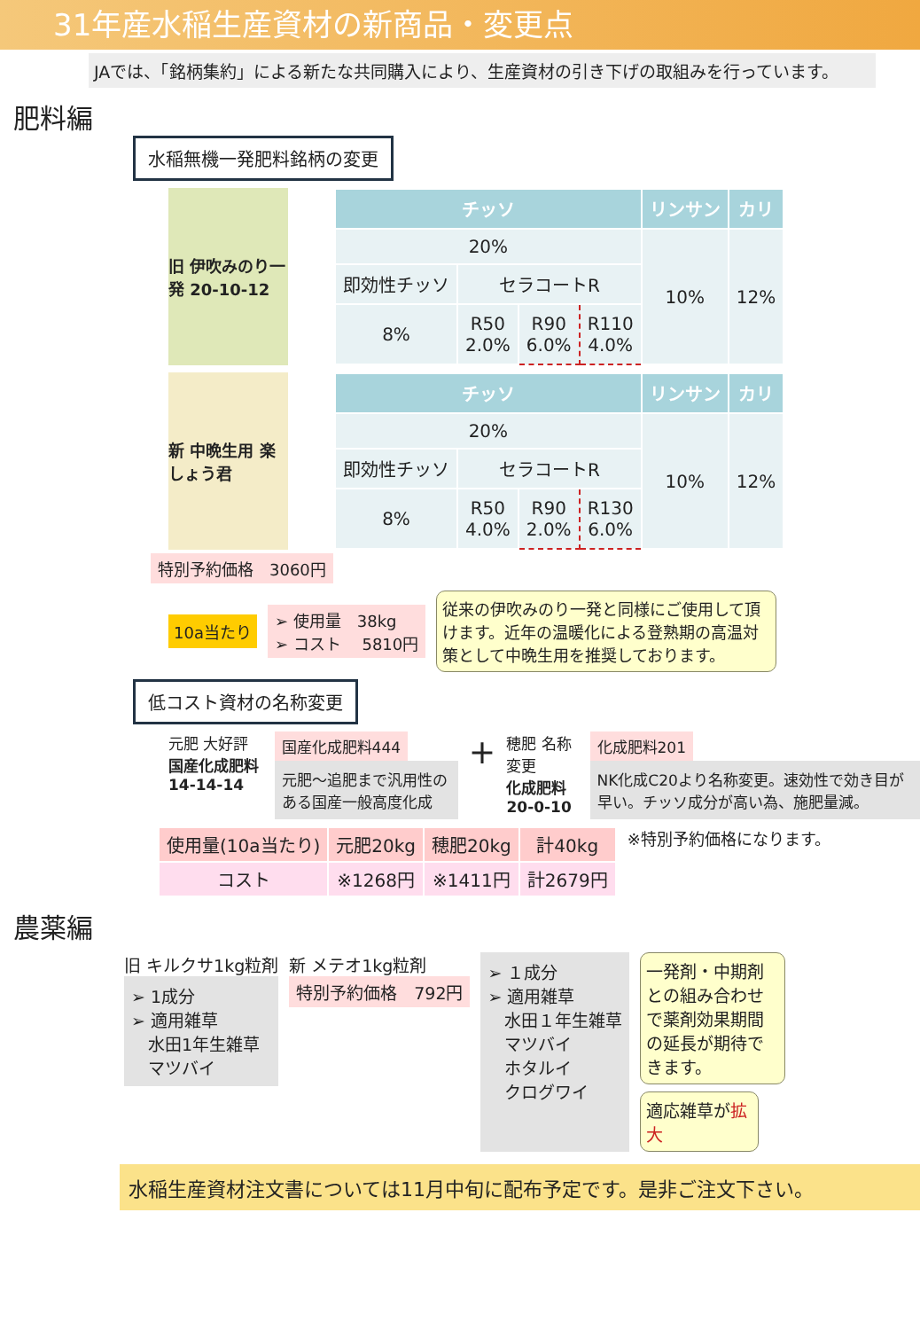31年産水稲生産資材の新商品・変更点
JAでは、「銘柄集約」による新たな共同購入により、生産資材の引き下げの取組みを行っています。
肥料編
水稲無機一発肥料銘柄の変更
旧 伊吹みのり一発 20-10-12
| チッソ | | | | リンサン | カリ |
| --- | --- | --- | --- | --- | --- |
| 20% | | | | 10% | 12% |
| 即効性チッソ | セラコートR | | | | |
| 8% | R50 2.0% | R90 6.0% | R110 4.0% | | |
新 中晩生用 楽しょう君
| チッソ | | | | リンサン | カリ |
| --- | --- | --- | --- | --- | --- |
| 20% | | | | 10% | 12% |
| 即効性チッソ | セラコートR | | | | |
| 8% | R50 4.0% | R90 2.0% | R130 6.0% | | |
特別予約価格　3060円
10a当たり
➢ 使用量　38kg
➢ コスト　 5810円
従来の伊吹みのり一発と同様にご使用して頂けます。近年の温暖化による登熟期の高温対策として中晩生用を推奨しております。
低コスト資材の名称変更
元肥 大好評
国産化成肥料 14-14-14
国産化成肥料444
元肥～追肥まで汎用性のある国産一般高度化成
＋
穂肥 名称変更
化成肥料 20-0-10
化成肥料201
NK化成C20より名称変更。速効性で効き目が早い。チッソ成分が高い為、施肥量減。
| 使用量(10a当たり) | 元肥20kg | 穂肥20kg | 計40kg |
| コスト | ※1268円 | ※1411円 | 計2679円 |
※特別予約価格になります。
農薬編
旧 キルクサ1kg粒剤
➢ 1成分
➢ 適用雑草
　水田1年生雑草
　マツバイ
新 メテオ1kg粒剤
特別予約価格　792円
➢ １成分
➢ 適用雑草
　水田１年生雑草
　マツバイ
　ホタルイ
　クログワイ
一発剤・中期剤との組み合わせで薬剤効果期間の延長が期待できます。
適応雑草が拡大
水稲生産資材注文書については11月中旬に配布予定です。是非ご注文下さい。